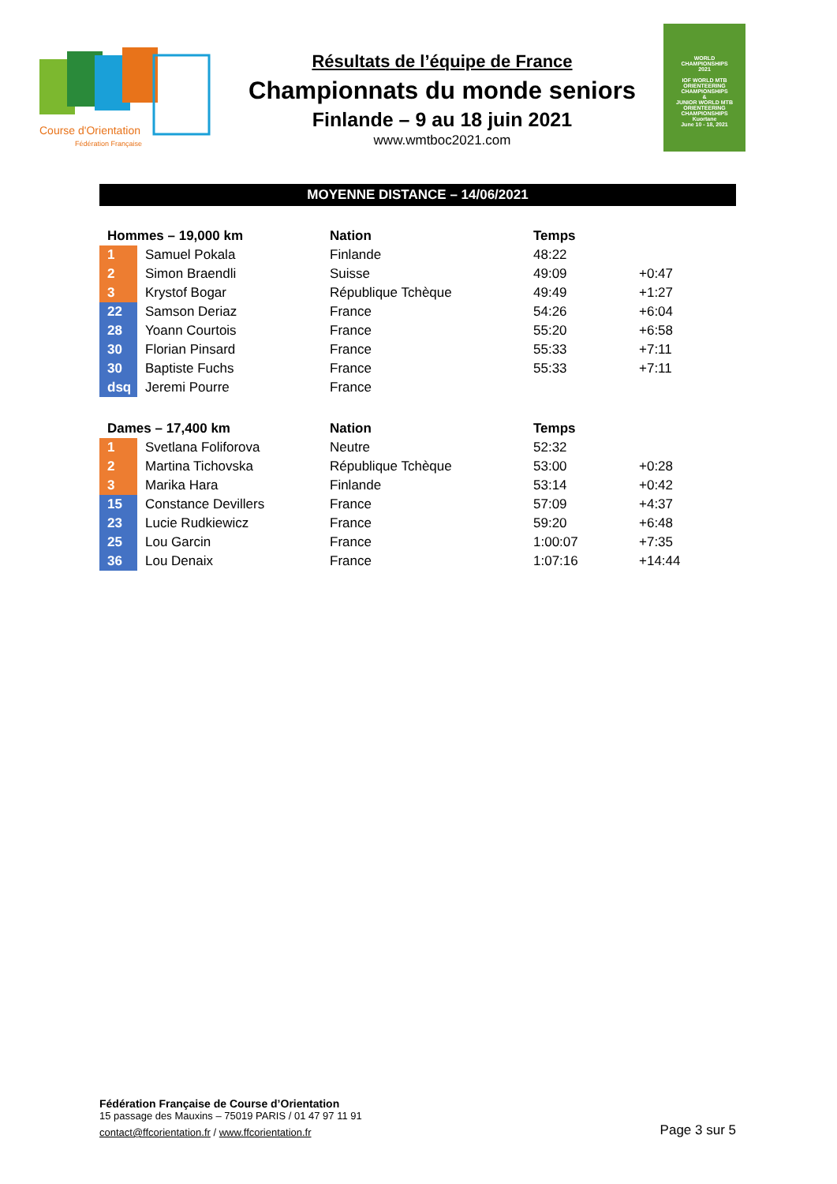Course d'Orientation
Fédération Française
Résultats de l’équipe de France
Championnats du monde seniors
Finlande – 9 au 18 juin 2021
www.wmtboc2021.com
WORLD
CHAMPIONSHIPS
2021
IOF WORLD MTB
ORIENTEERING
CHAMPIONSHIPS
&
JUNIOR WORLD MTB
ORIENTEERING
CHAMPIONSHIPS
Kuortane
June 10 - 18, 2021
MOYENNE DISTANCE – 14/06/2021
| Hommes – 19,000 km | | Nation | Temps | |
| --- | --- | --- | --- | --- |
| 1 | Samuel Pokala | Finlande | 48:22 | |
| 2 | Simon Braendli | Suisse | 49:09 | +0:47 |
| 3 | Krystof Bogar | République Tchèque | 49:49 | +1:27 |
| 22 | Samson Deriaz | France | 54:26 | +6:04 |
| 28 | Yoann Courtois | France | 55:20 | +6:58 |
| 30 | Florian Pinsard | France | 55:33 | +7:11 |
| 30 | Baptiste Fuchs | France | 55:33 | +7:11 |
| dsq | Jeremi Pourre | France | | |
| Dames – 17,400 km | | Nation | Temps | |
| --- | --- | --- | --- | --- |
| 1 | Svetlana Foliforova | Neutre | 52:32 | |
| 2 | Martina Tichovska | République Tchèque | 53:00 | +0:28 |
| 3 | Marika Hara | Finlande | 53:14 | +0:42 |
| 15 | Constance Devillers | France | 57:09 | +4:37 |
| 23 | Lucie Rudkiewicz | France | 59:20 | +6:48 |
| 25 | Lou Garcin | France | 1:00:07 | +7:35 |
| 36 | Lou Denaix | France | 1:07:16 | +14:44 |
Fédération Française de Course d’Orientation
15 passage des Mauxins – 75019 PARIS / 01 47 97 11 91
contact@ffcorientation.fr / www.ffcorientation.fr
Page 3 sur 5